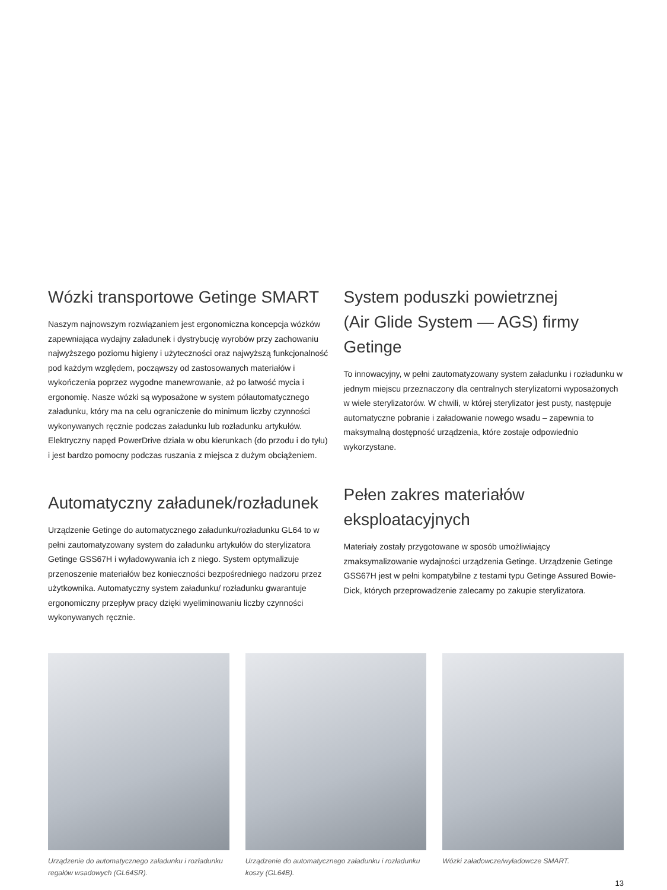Wózki transportowe Getinge SMART
Naszym najnowszym rozwiązaniem jest ergonomiczna koncepcja wózków zapewniająca wydajny załadunek i dystrybucję wyrobów przy zachowaniu najwyższego poziomu higieny i użyteczności oraz najwyższą funkcjonalność pod każdym względem, począwszy od zastosowanych materiałów i wykończenia poprzez wygodne manewrowanie, aż po łatwość mycia i ergonomię. Nasze wózki są wyposażone w system półautomatycznego załadunku, który ma na celu ograniczenie do minimum liczby czynności wykonywanych ręcznie podczas załadunku lub rozładunku artykułów. Elektryczny napęd PowerDrive działa w obu kierunkach (do przodu i do tyłu) i jest bardzo pomocny podczas ruszania z miejsca z dużym obciążeniem.
Automatyczny załadunek/rozładunek
Urządzenie Getinge do automatycznego załadunku/rozładunku GL64 to w pełni zautomatyzowany system do załadunku artykułów do sterylizatora Getinge GSS67H i wyładowywania ich z niego. System optymalizuje przenoszenie materiałów bez konieczności bezpośredniego nadzoru przez użytkownika. Automatyczny system załadunku/ rozładunku gwarantuje ergonomiczny przepływ pracy dzięki wyeliminowaniu liczby czynności wykonywanych ręcznie.
System poduszki powietrznej
(Air Glide System — AGS) firmy Getinge
To innowacyjny, w pełni zautomatyzowany system załadunku i rozładunku w jednym miejscu przeznaczony dla centralnych sterylizatorni wyposażonych w wiele sterylizatorów. W chwili, w której sterylizator jest pusty, następuje automatyczne pobranie i załadowanie nowego wsadu – zapewnia to maksymalną dostępność urządzenia, które zostaje odpowiednio wykorzystane.
Pełen zakres materiałów
eksploatacyjnych
Materiały zostały przygotowane w sposób umożliwiający zmaksymalizowanie wydajności urządzenia Getinge. Urządzenie Getinge GSS67H jest w pełni kompatybilne z testami typu Getinge Assured Bowie-Dick, których przeprowadzenie zalecamy po zakupie sterylizatora.
Urządzenie do automatycznego załadunku i rozładunku regałów wsadowych (GL64SR).
Urządzenie do automatycznego załadunku i rozładunku koszy (GL64B).
Wózki załadowcze/wyładowcze SMART.
13